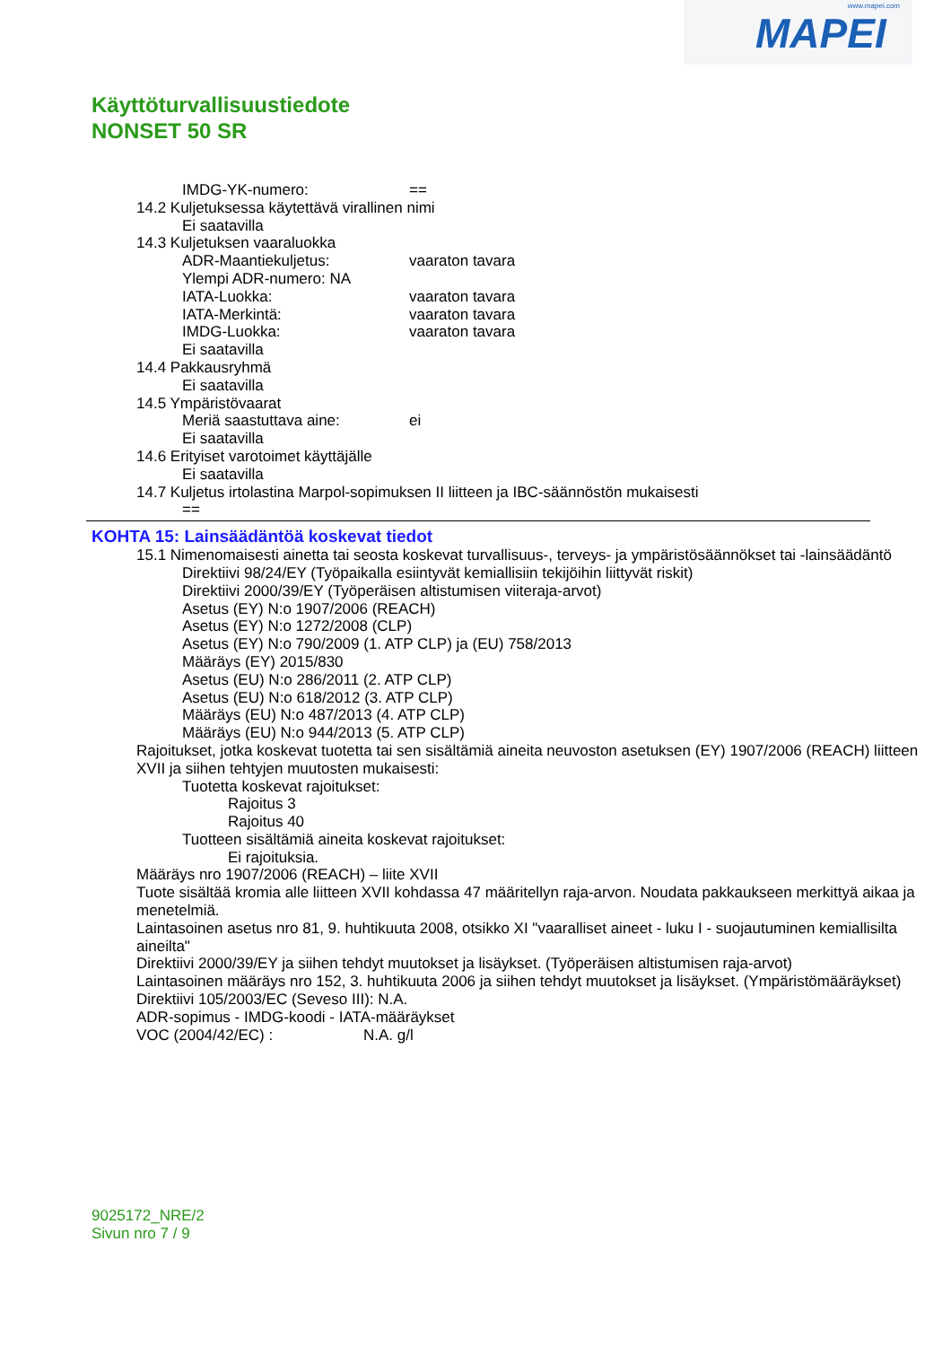www.mapei.com
MAPEI
Käyttöturvallisuustiedote
NONSET 50 SR
IMDG-YK-numero: ==
14.2 Kuljetuksessa käytettävä virallinen nimi
Ei saatavilla
14.3 Kuljetuksen vaaraluokka
ADR-Maantiekuljetus: vaaraton tavara
Ylempi ADR-numero: NA
IATA-Luokka: vaaraton tavara
IATA-Merkintä: vaaraton tavara
IMDG-Luokka: vaaraton tavara
Ei saatavilla
14.4 Pakkausryhmä
Ei saatavilla
14.5 Ympäristövaarat
Meriä saastuttava aine: ei
Ei saatavilla
14.6 Erityiset varotoimet käyttäjälle
Ei saatavilla
14.7 Kuljetus irtolastina Marpol-sopimuksen II liitteen ja IBC-säännöstön mukaisesti
==
KOHTA 15: Lainsäädäntöä koskevat tiedot
15.1 Nimenomaisesti ainetta tai seosta koskevat turvallisuus-, terveys- ja ympäristösäännökset tai -lainsäädäntö
Direktiivi 98/24/EY (Työpaikalla esiintyvät kemiallisiin tekijöihin liittyvät riskit)
Direktiivi 2000/39/EY (Työperäisen altistumisen viiteraja-arvot)
Asetus (EY) N:o 1907/2006 (REACH)
Asetus (EY) N:o 1272/2008 (CLP)
Asetus (EY) N:o 790/2009 (1. ATP CLP) ja (EU) 758/2013
Määräys (EY) 2015/830
Asetus (EU) N:o 286/2011 (2. ATP CLP)
Asetus (EU) N:o 618/2012 (3. ATP CLP)
Määräys (EU) N:o 487/2013 (4. ATP CLP)
Määräys (EU) N:o 944/2013 (5. ATP CLP)
Rajoitukset, jotka koskevat tuotetta tai sen sisältämiä aineita neuvoston asetuksen (EY) 1907/2006 (REACH) liitteen XVII ja siihen tehtyjen muutosten mukaisesti:
Tuotetta koskevat rajoitukset:
Rajoitus 3
Rajoitus 40
Tuotteen sisältämiä aineita koskevat rajoitukset:
Ei rajoituksia.
Määräys nro 1907/2006 (REACH) – liite XVII
Tuote sisältää kromia alle liitteen XVII kohdassa 47 määritellyn raja-arvon. Noudata pakkaukseen merkittyä aikaa ja menetelmiä.
Laintasoinen asetus nro 81, 9. huhtikuuta 2008, otsikko XI "vaaralliset aineet - luku I - suojautuminen kemiallisilta aineilta"
Direktiivi 2000/39/EY ja siihen tehdyt muutokset ja lisäykset. (Työperäisen altistumisen raja-arvot)
Laintasoinen määräys nro 152, 3. huhtikuuta 2006 ja siihen tehdyt muutokset ja lisäykset. (Ympäristömääräykset)
Direktiivi 105/2003/EC (Seveso III): N.A.
ADR-sopimus - IMDG-koodi - IATA-määräykset
VOC (2004/42/EC) : N.A. g/l
9025172_NRE/2
Sivun nro 7 / 9